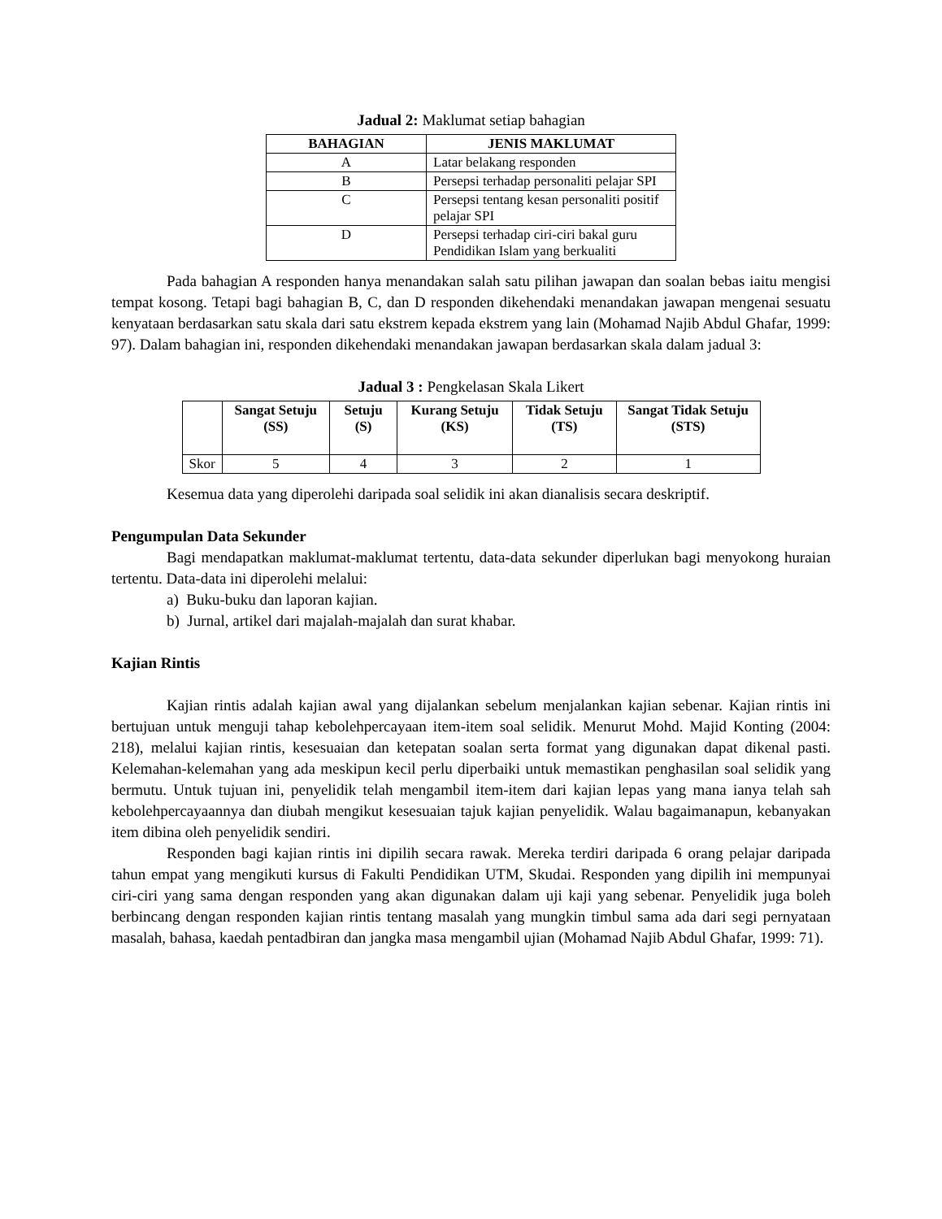Jadual 2: Maklumat setiap bahagian
| BAHAGIAN | JENIS MAKLUMAT |
| --- | --- |
| A | Latar belakang responden |
| B | Persepsi terhadap personaliti pelajar SPI |
| C | Persepsi tentang kesan personaliti positif pelajar SPI |
| D | Persepsi terhadap ciri-ciri bakal guru Pendidikan Islam yang berkualiti |
Pada bahagian A responden hanya menandakan salah satu pilihan jawapan dan soalan bebas iaitu mengisi tempat kosong. Tetapi bagi bahagian B, C, dan D responden dikehendaki menandakan jawapan mengenai sesuatu kenyataan berdasarkan satu skala dari satu ekstrem kepada ekstrem yang lain (Mohamad Najib Abdul Ghafar, 1999: 97). Dalam bahagian ini, responden dikehendaki menandakan jawapan berdasarkan skala dalam jadual 3:
Jadual 3 : Pengkelasan Skala Likert
| | Sangat Setuju (SS) | Setuju (S) | Kurang Setuju (KS) | Tidak Setuju (TS) | Sangat Tidak Setuju (STS) |
| --- | --- | --- | --- | --- | --- |
| Skor | 5 | 4 | 3 | 2 | 1 |
Kesemua data yang diperolehi daripada soal selidik ini akan dianalisis secara deskriptif.
Pengumpulan Data Sekunder
Bagi mendapatkan maklumat-maklumat tertentu, data-data sekunder diperlukan bagi menyokong huraian tertentu. Data-data ini diperolehi melalui:
a) Buku-buku dan laporan kajian.
b) Jurnal, artikel dari majalah-majalah dan surat khabar.
Kajian Rintis
Kajian rintis adalah kajian awal yang dijalankan sebelum menjalankan kajian sebenar. Kajian rintis ini bertujuan untuk menguji tahap kebolehpercayaan item-item soal selidik. Menurut Mohd. Majid Konting (2004: 218), melalui kajian rintis, kesesuaian dan ketepatan soalan serta format yang digunakan dapat dikenal pasti. Kelemahan-kelemahan yang ada meskipun kecil perlu diperbaiki untuk memastikan penghasilan soal selidik yang bermutu. Untuk tujuan ini, penyelidik telah mengambil item-item dari kajian lepas yang mana ianya telah sah kebolehpercayaannya dan diubah mengikut kesesuaian tajuk kajian penyelidik. Walau bagaimanapun, kebanyakan item dibina oleh penyelidik sendiri.
Responden bagi kajian rintis ini dipilih secara rawak. Mereka terdiri daripada 6 orang pelajar daripada tahun empat yang mengikuti kursus di Fakulti Pendidikan UTM, Skudai. Responden yang dipilih ini mempunyai ciri-ciri yang sama dengan responden yang akan digunakan dalam uji kaji yang sebenar. Penyelidik juga boleh berbincang dengan responden kajian rintis tentang masalah yang mungkin timbul sama ada dari segi pernyataan masalah, bahasa, kaedah pentadbiran dan jangka masa mengambil ujian (Mohamad Najib Abdul Ghafar, 1999: 71).